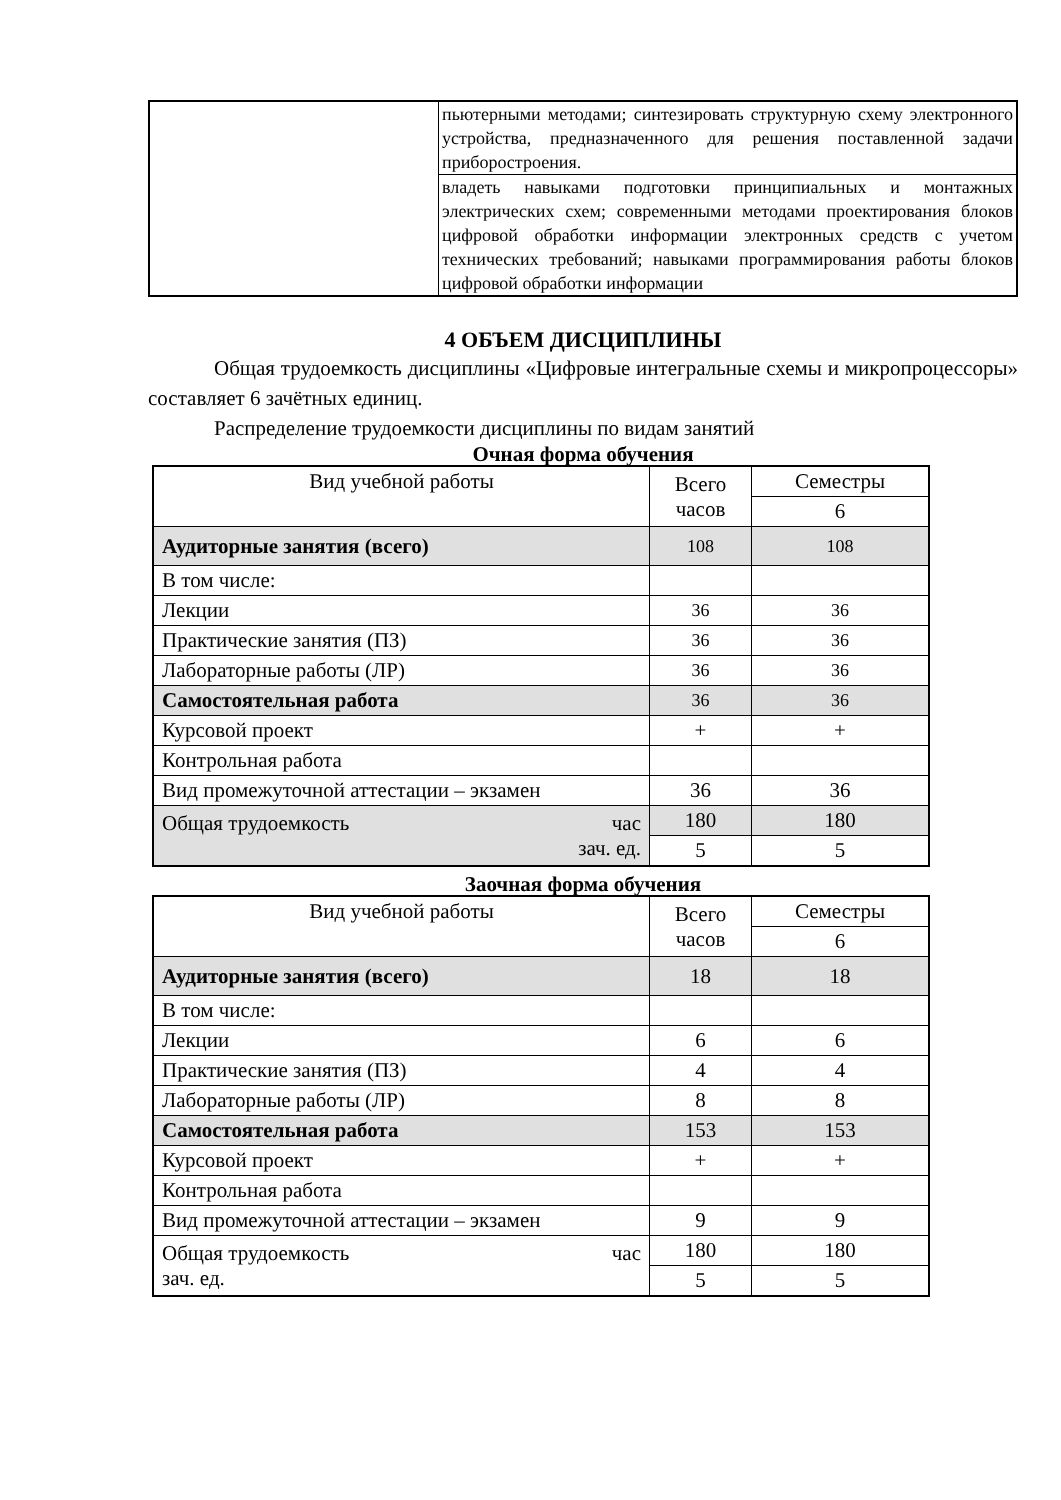| | пьютерными методами; синтезировать структурную схему электронного устройства, предназначенного для решения поставленной задачи приборостроения. |
| | владеть навыками подготовки принципиальных и монтажных электрических схем; современными методами проектирования блоков цифровой обработки информации электронных средств с учетом технических требований; навыками программирования работы блоков цифровой обработки информации |
4 ОБЪЕМ ДИСЦИПЛИНЫ
Общая трудоемкость дисциплины «Цифровые интегральные схемы и микропроцессоры» составляет 6 зачётных единиц.
Распределение трудоемкости дисциплины по видам занятий
Очная форма обучения
| Вид учебной работы | Всего часов | Семестры |
| | | 6 |
| Аудиторные занятия (всего) | 108 | 108 |
| В том числе: | | |
| Лекции | 36 | 36 |
| Практические занятия (ПЗ) | 36 | 36 |
| Лабораторные работы (ЛР) | 36 | 36 |
| Самостоятельная работа | 36 | 36 |
| Курсовой проект | + | + |
| Контрольная работа | | |
| Вид промежуточной аттестации – экзамен | 36 | 36 |
| Общая трудоемкость час зач. ед. | 180 | 180 |
| | 5 | 5 |
Заочная форма обучения
| Вид учебной работы | Всего часов | Семестры |
| | | 6 |
| Аудиторные занятия (всего) | 18 | 18 |
| В том числе: | | |
| Лекции | 6 | 6 |
| Практические занятия (ПЗ) | 4 | 4 |
| Лабораторные работы (ЛР) | 8 | 8 |
| Самостоятельная работа | 153 | 153 |
| Курсовой проект | + | + |
| Контрольная работа | | |
| Вид промежуточной аттестации – экзамен | 9 | 9 |
| Общая трудоемкость час зач. ед. | 180 | 180 |
| | 5 | 5 |